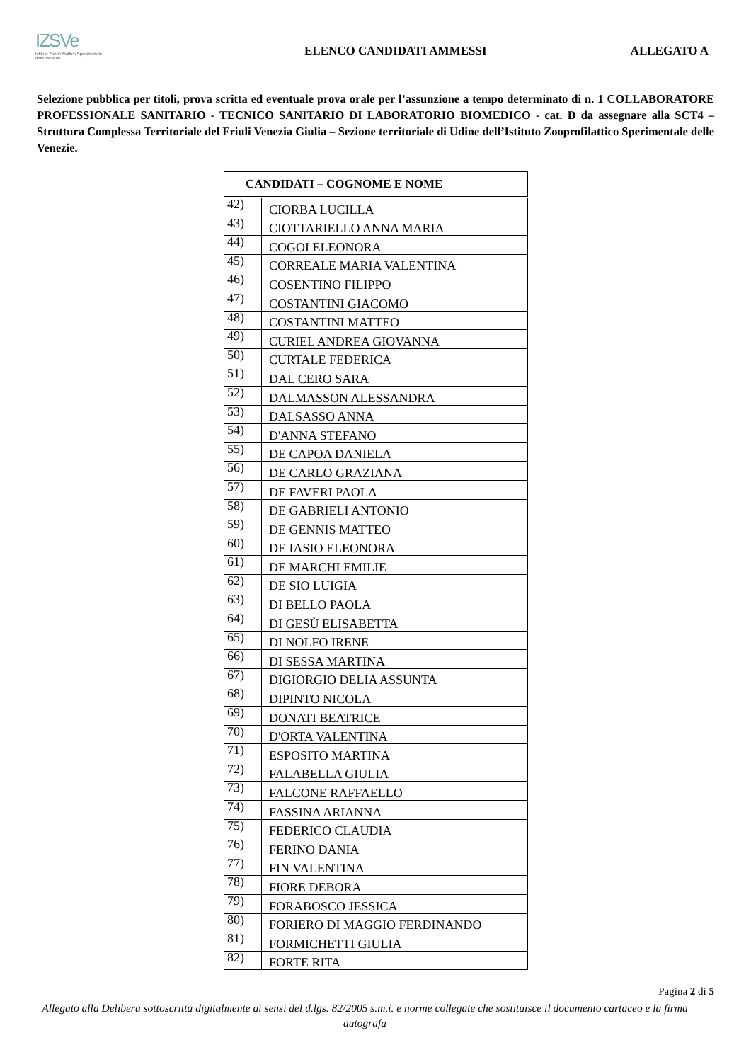IZSVe
Istituto Zooprofilattico Sperimentale delle Venezie
ELENCO CANDIDATI AMMESSI ALLEGATO A
Selezione pubblica per titoli, prova scritta ed eventuale prova orale per l’assunzione a tempo determinato di n. 1 COLLABORATORE PROFESSIONALE SANITARIO - TECNICO SANITARIO DI LABORATORIO BIOMEDICO - cat. D da assegnare alla SCT4 – Struttura Complessa Territoriale del Friuli Venezia Giulia – Sezione territoriale di Udine dell’Istituto Zooprofilattico Sperimentale delle Venezie.
| CANDIDATI – COGNOME E NOME | |
| --- | --- |
| 42) | CIORBA LUCILLA |
| 43) | CIOTTARIELLO ANNA MARIA |
| 44) | COGOI ELEONORA |
| 45) | CORREALE MARIA VALENTINA |
| 46) | COSENTINO FILIPPO |
| 47) | COSTANTINI GIACOMO |
| 48) | COSTANTINI MATTEO |
| 49) | CURIEL ANDREA GIOVANNA |
| 50) | CURTALE FEDERICA |
| 51) | DAL CERO SARA |
| 52) | DALMASSON ALESSANDRA |
| 53) | DALSASSO ANNA |
| 54) | D'ANNA STEFANO |
| 55) | DE CAPOA DANIELA |
| 56) | DE CARLO GRAZIANA |
| 57) | DE FAVERI PAOLA |
| 58) | DE GABRIELI ANTONIO |
| 59) | DE GENNIS MATTEO |
| 60) | DE IASIO ELEONORA |
| 61) | DE MARCHI EMILIE |
| 62) | DE SIO LUIGIA |
| 63) | DI BELLO PAOLA |
| 64) | DI GESÙ ELISABETTA |
| 65) | DI NOLFO IRENE |
| 66) | DI SESSA MARTINA |
| 67) | DIGIORGIO DELIA ASSUNTA |
| 68) | DIPINTO NICOLA |
| 69) | DONATI BEATRICE |
| 70) | D'ORTA VALENTINA |
| 71) | ESPOSITO MARTINA |
| 72) | FALABELLA GIULIA |
| 73) | FALCONE RAFFAELLO |
| 74) | FASSINA ARIANNA |
| 75) | FEDERICO CLAUDIA |
| 76) | FERINO DANIA |
| 77) | FIN VALENTINA |
| 78) | FIORE DEBORA |
| 79) | FORABOSCO JESSICA |
| 80) | FORIERO DI MAGGIO FERDINANDO |
| 81) | FORMICHETTI GIULIA |
| 82) | FORTE RITA |
Pagina 2 di 5
Allegato alla Delibera sottoscritta digitalmente ai sensi del d.lgs. 82/2005 s.m.i. e norme collegate che sostituisce il documento cartaceo e la firma autografa